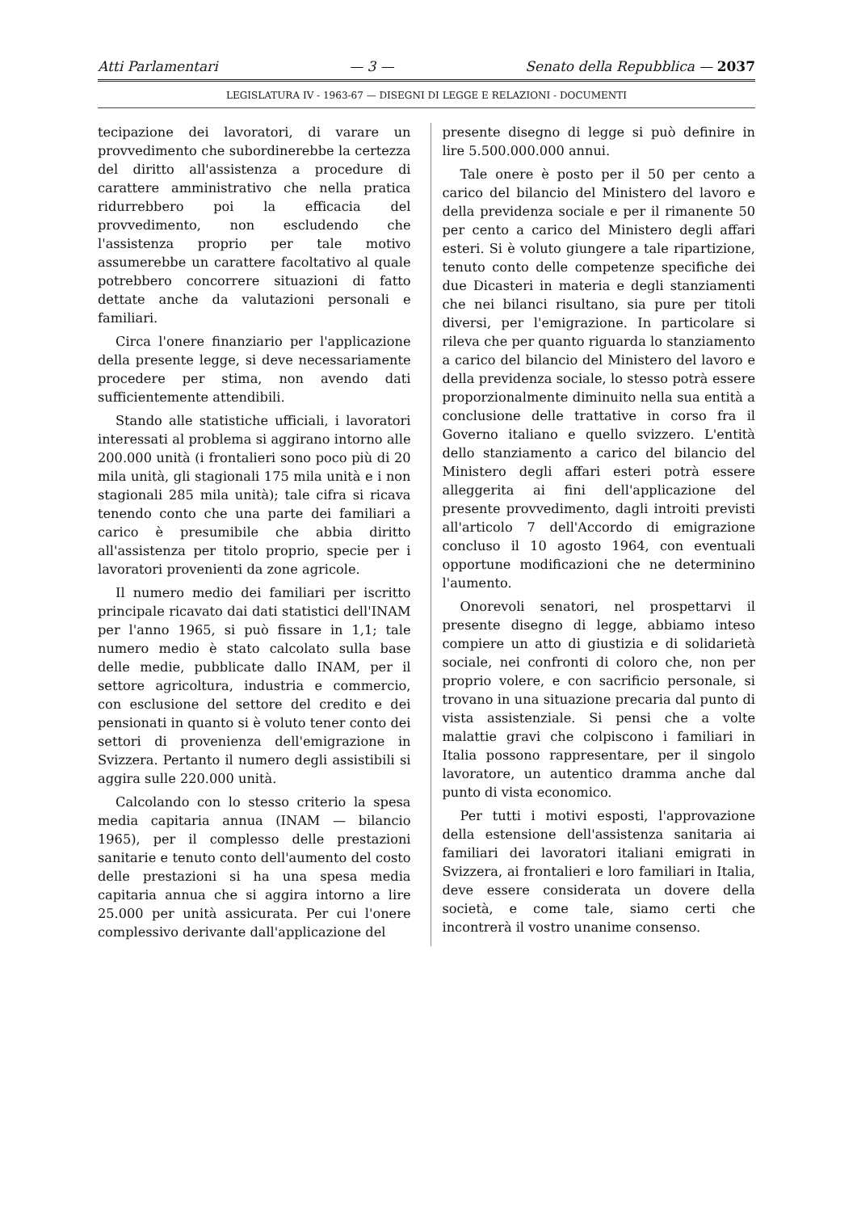Atti Parlamentari — 3 — Senato della Repubblica — 2037
LEGISLATURA IV - 1963-67 — DISEGNI DI LEGGE E RELAZIONI - DOCUMENTI
tecipazione dei lavoratori, di varare un provvedimento che subordinerebbe la certezza del diritto all'assistenza a procedure di carattere amministrativo che nella pratica ridurrebbero poi la efficacia del provvedimento, non escludendo che l'assistenza proprio per tale motivo assumerebbe un carattere facoltativo al quale potrebbero concorrere situazioni di fatto dettate anche da valutazioni personali e familiari.
Circa l'onere finanziario per l'applicazione della presente legge, si deve necessariamente procedere per stima, non avendo dati sufficientemente attendibili.
Stando alle statistiche ufficiali, i lavoratori interessati al problema si aggirano intorno alle 200.000 unità (i frontalieri sono poco più di 20 mila unità, gli stagionali 175 mila unità e i non stagionali 285 mila unità); tale cifra si ricava tenendo conto che una parte dei familiari a carico è presumibile che abbia diritto all'assistenza per titolo proprio, specie per i lavoratori provenienti da zone agricole.
Il numero medio dei familiari per iscritto principale ricavato dai dati statistici dell'INAM per l'anno 1965, si può fissare in 1,1; tale numero medio è stato calcolato sulla base delle medie, pubblicate dallo INAM, per il settore agricoltura, industria e commercio, con esclusione del settore del credito e dei pensionati in quanto si è voluto tener conto dei settori di provenienza dell'emigrazione in Svizzera. Pertanto il numero degli assistibili si aggira sulle 220.000 unità.
Calcolando con lo stesso criterio la spesa media capitaria annua (INAM — bilancio 1965), per il complesso delle prestazioni sanitarie e tenuto conto dell'aumento del costo delle prestazioni si ha una spesa media capitaria annua che si aggira intorno a lire 25.000 per unità assicurata. Per cui l'onere complessivo derivante dall'applicazione del
presente disegno di legge si può definire in lire 5.500.000.000 annui.
Tale onere è posto per il 50 per cento a carico del bilancio del Ministero del lavoro e della previdenza sociale e per il rimanente 50 per cento a carico del Ministero degli affari esteri. Si è voluto giungere a tale ripartizione, tenuto conto delle competenze specifiche dei due Dicasteri in materia e degli stanziamenti che nei bilanci risultano, sia pure per titoli diversi, per l'emigrazione. In particolare si rileva che per quanto riguarda lo stanziamento a carico del bilancio del Ministero del lavoro e della previdenza sociale, lo stesso potrà essere proporzionalmente diminuito nella sua entità a conclusione delle trattative in corso fra il Governo italiano e quello svizzero. L'entità dello stanziamento a carico del bilancio del Ministero degli affari esteri potrà essere alleggerita ai fini dell'applicazione del presente provvedimento, dagli introiti previsti all'articolo 7 dell'Accordo di emigrazione concluso il 10 agosto 1964, con eventuali opportune modificazioni che ne determinino l'aumento.
Onorevoli senatori, nel prospettarvi il presente disegno di legge, abbiamo inteso compiere un atto di giustizia e di solidarietà sociale, nei confronti di coloro che, non per proprio volere, e con sacrificio personale, si trovano in una situazione precaria dal punto di vista assistenziale. Si pensi che a volte malattie gravi che colpiscono i familiari in Italia possono rappresentare, per il singolo lavoratore, un autentico dramma anche dal punto di vista economico.
Per tutti i motivi esposti, l'approvazione della estensione dell'assistenza sanitaria ai familiari dei lavoratori italiani emigrati in Svizzera, ai frontalieri e loro familiari in Italia, deve essere considerata un dovere della società, e come tale, siamo certi che incontrerà il vostro unanime consenso.